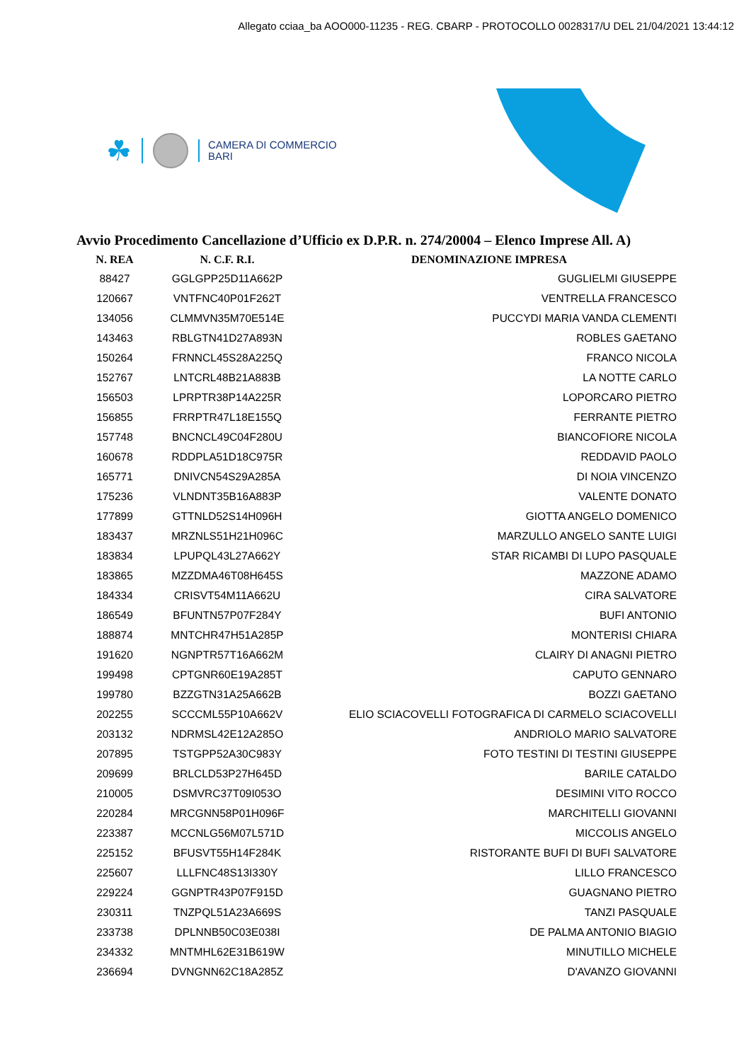Allegato cciaa_ba AOO000-11235 - REG. CBARP - PROTOCOLLO 0028317/U DEL 21/04/2021 13:44:12
☘
CAMERA DI COMMERCIO
BARI
Avvio Procedimento Cancellazione d’Ufficio ex D.P.R. n. 274/20004 – Elenco Imprese All. A)
| N. REA | N. C.F. R.I. | DENOMINAZIONE IMPRESA |
| --- | --- | --- |
| 88427 | GGLGPP25D11A662P | GUGLIELMI GIUSEPPE |
| 120667 | VNTFNC40P01F262T | VENTRELLA FRANCESCO |
| 134056 | CLMMVN35M70E514E | PUCCYDI MARIA VANDA CLEMENTI |
| 143463 | RBLGTN41D27A893N | ROBLES GAETANO |
| 150264 | FRNNCL45S28A225Q | FRANCO NICOLA |
| 152767 | LNTCRL48B21A883B | LA NOTTE CARLO |
| 156503 | LPRPTR38P14A225R | LOPORCARO PIETRO |
| 156855 | FRRPTR47L18E155Q | FERRANTE PIETRO |
| 157748 | BNCNCL49C04F280U | BIANCOFIORE NICOLA |
| 160678 | RDDPLA51D18C975R | REDDAVID PAOLO |
| 165771 | DNIVCN54S29A285A | DI NOIA VINCENZO |
| 175236 | VLNDNT35B16A883P | VALENTE DONATO |
| 177899 | GTTNLD52S14H096H | GIOTTA ANGELO DOMENICO |
| 183437 | MRZNLS51H21H096C | MARZULLO ANGELO SANTE LUIGI |
| 183834 | LPUPQL43L27A662Y | STAR RICAMBI DI LUPO PASQUALE |
| 183865 | MZZDMA46T08H645S | MAZZONE ADAMO |
| 184334 | CRISVT54M11A662U | CIRA SALVATORE |
| 186549 | BFUNTN57P07F284Y | BUFI ANTONIO |
| 188874 | MNTCHR47H51A285P | MONTERISI CHIARA |
| 191620 | NGNPTR57T16A662M | CLAIRY DI ANAGNI PIETRO |
| 199498 | CPTGNR60E19A285T | CAPUTO GENNARO |
| 199780 | BZZGTN31A25A662B | BOZZI GAETANO |
| 202255 | SCCCML55P10A662V | ELIO SCIACOVELLI FOTOGRAFICA DI CARMELO SCIACOVELLI |
| 203132 | NDRMSL42E12A285O | ANDRIOLO MARIO SALVATORE |
| 207895 | TSTGPP52A30C983Y | FOTO TESTINI DI TESTINI GIUSEPPE |
| 209699 | BRLCLD53P27H645D | BARILE CATALDO |
| 210005 | DSMVRC37T09I053O | DESIMINI VITO ROCCO |
| 220284 | MRCGNN58P01H096F | MARCHITELLI GIOVANNI |
| 223387 | MCCNLG56M07L571D | MICCOLIS ANGELO |
| 225152 | BFUSVT55H14F284K | RISTORANTE BUFI DI BUFI SALVATORE |
| 225607 | LLLFNC48S13I330Y | LILLO FRANCESCO |
| 229224 | GGNPTR43P07F915D | GUAGNANO PIETRO |
| 230311 | TNZPQL51A23A669S | TANZI PASQUALE |
| 233738 | DPLNNB50C03E038I | DE PALMA ANTONIO BIAGIO |
| 234332 | MNTMHL62E31B619W | MINUTILLO MICHELE |
| 236694 | DVNGNN62C18A285Z | D'AVANZO GIOVANNI |